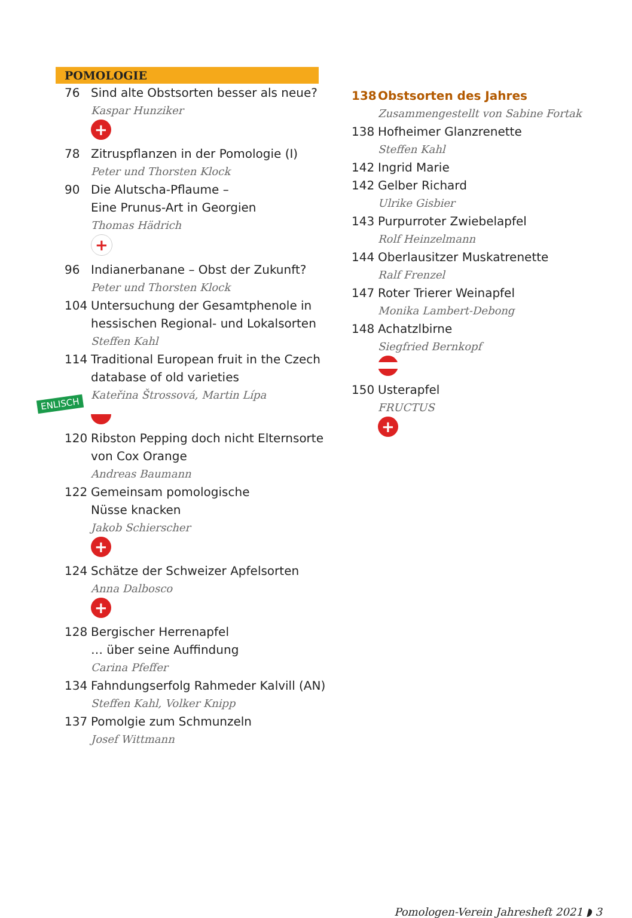POMOLOGIE
76 Sind alte Obstsorten besser als neue?
Kaspar Hunziker
+
78 Zitruspflanzen in der Pomologie (I)
Peter und Thorsten Klock
90 Die Alutscha-Pflaume –
Eine Prunus-Art in Georgien
Thomas Hädrich
+
96 Indianerbanane – Obst der Zukunft?
Peter und Thorsten Klock
104 Untersuchung der Gesamtphenole in hessischen Regional- und Lokalsorten
Steffen Kahl
114 Traditional European fruit in the Czech database of old varieties
Kateřina Štrossová, Martin Lípa
120 Ribston Pepping doch nicht Elternsorte von Cox Orange
Andreas Baumann
122 Gemeinsam pomologische
Nüsse knacken
Jakob Schierscher
+
124 Schätze der Schweizer Apfelsorten
Anna Dalbosco
+
128 Bergischer Herrenapfel
… über seine Auffindung
Carina Pfeffer
134 Fahndungserfolg Rahmeder Kalvill (AN)
Steffen Kahl, Volker Knipp
137 Pomolgie zum Schmunzeln
Josef Wittmann
ENLISCH
138 Obstsorten des Jahres
Zusammengestellt von Sabine Fortak
138 Hofheimer Glanzrenette
Steffen Kahl
142 Ingrid Marie
142 Gelber Richard
Ulrike Gisbier
143 Purpurroter Zwiebelapfel
Rolf Heinzelmann
144 Oberlausitzer Muskatrenette
Ralf Frenzel
147 Roter Trierer Weinapfel
Monika Lambert-Debong
148 Achatzlbirne
Siegfried Bernkopf
150 Usterapfel
FRUCTUS
+
Pomologen-Verein Jahresheft 2021 ◗ 3